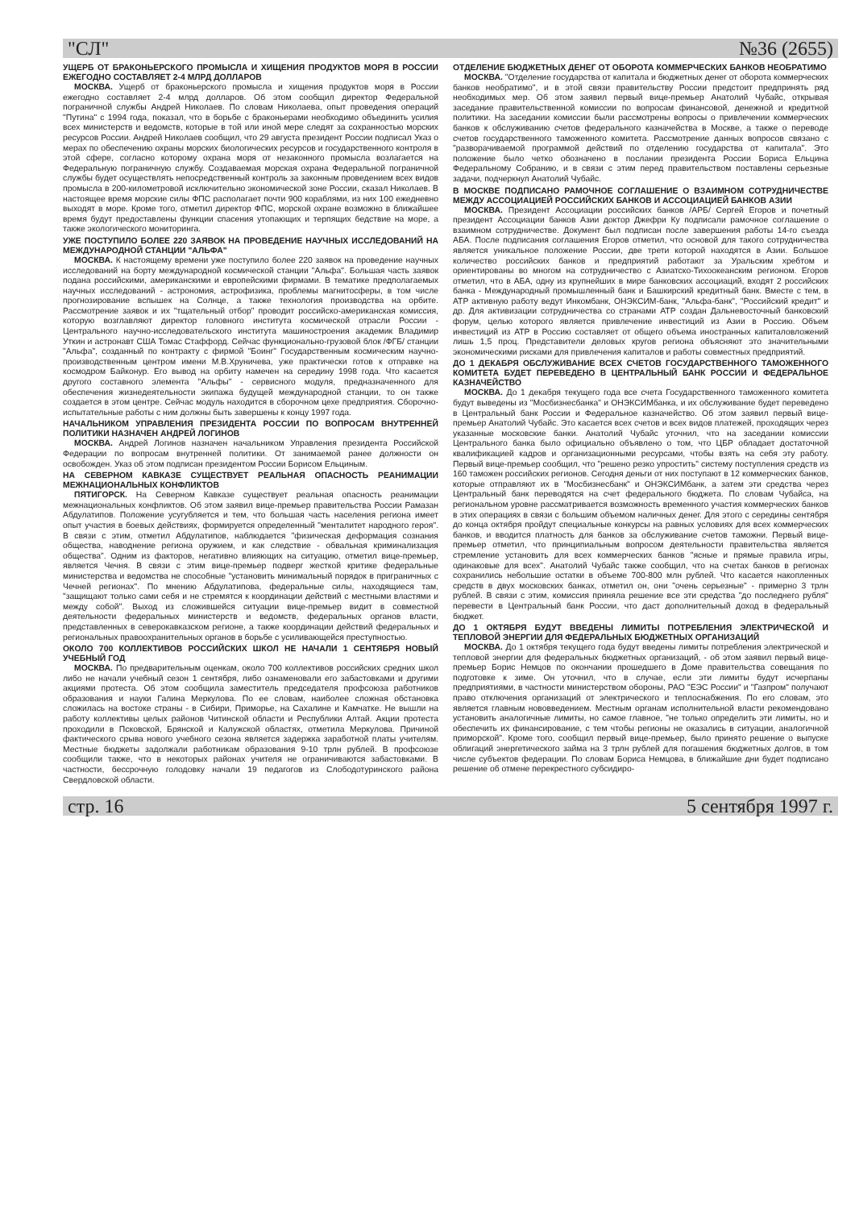"СЛ" №36 (2655)
УЩЕРБ ОТ БРАКОНЬЕРСКОГО ПРОМЫСЛА И ХИЩЕНИЯ ПРОДУКТОВ МОРЯ В РОССИИ ЕЖЕГОДНО СОСТАВЛЯЕТ 2-4 МЛРД ДОЛЛАРОВ
МОСКВА. Ущерб от браконьерского промысла и хищения продуктов моря в России ежегодно составляет 2-4 млрд долларов. Об этом сообщил директор Федеральной пограничной службы Андрей Николаев. По словам Николаева, опыт проведения операций "Путина" с 1994 года, показал, что в борьбе с браконьерами необходимо объединить усилия всех министерств и ведомств, которые в той или иной мере следят за сохранностью морских ресурсов России. Андрей Николаев сообщил, что 29 августа президент России подписал Указ о мерах по обеспечению охраны морских биологических ресурсов и государственного контроля в этой сфере, согласно которому охрана моря от незаконного промысла возлагается на Федеральную пограничную службу. Создаваемая морская охрана Федеральной пограничной службы будет осуществлять непосредственный контроль за законным проведением всех видов промысла в 200-километровой исключительно экономической зоне России, сказал Николаев. В настоящее время морские силы ФПС располагает почти 900 кораблями, из них 100 ежедневно выходят в море. Кроме того, отметил директор ФПС, морской охране возможно в ближайшее время будут предоставлены функции спасения утопающих и терпящих бедствие на море, а также экологического мониторинга.
УЖЕ ПОСТУПИЛО БОЛЕЕ 220 ЗАЯВОК НА ПРОВЕДЕНИЕ НАУЧНЫХ ИССЛЕДОВАНИЙ НА МЕЖДУНАРОДНОЙ СТАНЦИИ "АЛЬФА"
МОСКВА. К настоящему времени уже поступило более 220 заявок на проведение научных исследований на борту международной космической станции "Альфа". Большая часть заявок подана российскими, американскими и европейскими фирмами. В тематике предполагаемых научных исследований - астрономия, астрофизика, проблемы магнитосферы, в том числе прогнозирование вспышек на Солнце, а также технология производства на орбите. Рассмотрение заявок и их "тщательный отбор" проводит российско-американская комиссия, которую возглавляют директор головного института космической отрасли России - Центрального научно-исследовательского института машиностроения академик Владимир Уткин и астронавт США Томас Стаффорд. Сейчас функционально-грузовой блок /ФГБ/ станции "Альфа", созданный по контракту с фирмой "Боинг" Государственным космическим научно-производственным центром имени М.В.Хруничева, уже практически готов к отправке на космодром Байконур. Его вывод на орбиту намечен на середину 1998 года. Что касается другого составного элемента "Альфы" - сервисного модуля, предназначенного для обеспечения жизнедеятельности экипажа будущей международной станции, то он также создается в этом центре. Сейчас модуль находится в сборочном цехе предприятия. Сборочно-испытательные работы с ним должны быть завершены к концу 1997 года.
НАЧАЛЬНИКОМ УПРАВЛЕНИЯ ПРЕЗИДЕНТА РОССИИ ПО ВОПРОСАМ ВНУТРЕННЕЙ ПОЛИТИКИ НАЗНАЧЕН АНДРЕЙ ЛОГИНОВ
МОСКВА. Андрей Логинов назначен начальником Управления президента Российской Федерации по вопросам внутренней политики. От занимаемой ранее должности он освобожден. Указ об этом подписан президентом России Борисом Ельциным.
НА СЕВЕРНОМ КАВКАЗЕ СУЩЕСТВУЕТ РЕАЛЬНАЯ ОПАСНОСТЬ РЕАНИМАЦИИ МЕЖНАЦИОНАЛЬНЫХ КОНФЛИКТОВ
ПЯТИГОРСК. На Северном Кавказе существует реальная опасность реанимации межнациональных конфликтов. Об этом заявил вице-премьер правительства России Рамазан Абдулатипов. Положение усугубляется и тем, что большая часть населения региона имеет опыт участия в боевых действиях, формируется определенный "менталитет народного героя". В связи с этим, отметил Абдулатипов, наблюдается "физическая деформация сознания общества, наводнение региона оружием, и как следствие - обвальная криминализация общества". Одним из факторов, негативно влияющих на ситуацию, отметил вице-премьер, является Чечня. В связи с этим вице-премьер подверг жесткой критике федеральные министерства и ведомства не способные "установить минимальный порядок в приграничных с Чечней регионах". По мнению Абдулатипова, федеральные силы, находящиеся там, "защищают только сами себя и не стремятся к координации действий с местными властями и между собой". Выход из сложившейся ситуации вице-премьер видит в совместной деятельности федеральных министерств и ведомств, федеральных органов власти, представленных в северокавказском регионе, а также координации действий федеральных и региональных правоохранительных органов в борьбе с усиливающейся преступностью.
ОКОЛО 700 КОЛЛЕКТИВОВ РОССИЙСКИХ ШКОЛ НЕ НАЧАЛИ 1 СЕНТЯБРЯ НОВЫЙ УЧЕБНЫЙ ГОД
МОСКВА. По предварительным оценкам, около 700 коллективов российских средних школ либо не начали учебный сезон 1 сентября, либо ознаменовали его забастовками и другими акциями протеста. Об этом сообщила заместитель председателя профсоюза работников образования и науки Галина Меркулова. По ее словам, наиболее сложная обстановка сложилась на востоке страны - в Сибири, Приморье, на Сахалине и Камчатке. Не вышли на работу коллективы целых районов Читинской области и Республики Алтай. Акции протеста проходили в Псковской, Брянской и Калужской областях, отметила Меркулова. Причиной фактического срыва нового учебного сезона является задержка заработной платы учителям. Местные бюджеты задолжали работникам образования 9-10 трлн рублей. В профсоюзе сообщили также, что в некоторых районах учителя не ограничиваются забастовками. В частности, бессрочную голодовку начали 19 педагогов из Слободотуринского района Свердловской области.
ОТДЕЛЕНИЕ БЮДЖЕТНЫХ ДЕНЕГ ОТ ОБОРОТА КОММЕРЧЕСКИХ БАНКОВ НЕОБРАТИМО
МОСКВА. "Отделение государства от капитала и бюджетных денег от оборота коммерческих банков необратимо", и в этой связи правительству России предстоит предпринять ряд необходимых мер. Об этом заявил первый вице-премьер Анатолий Чубайс, открывая заседание правительственной комиссии по вопросам финансовой, денежной и кредитной политики. На заседании комиссии были рассмотрены вопросы о привлечении коммерческих банков к обслуживанию счетов федерального казначейства в Москве, а также о переводе счетов государственного таможенного комитета. Рассмотрение данных вопросов связано с "разворачиваемой программой действий по отделению государства от капитала". Это положение было четко обозначено в послании президента России Бориса Ельцина Федеральному Собранию, и в связи с этим перед правительством поставлены серьезные задачи, подчеркнул Анатолий Чубайс.
В МОСКВЕ ПОДПИСАНО РАМОЧНОЕ СОГЛАШЕНИЕ О ВЗАИМНОМ СОТРУДНИЧЕСТВЕ МЕЖДУ АССОЦИАЦИЕЙ РОССИЙСКИХ БАНКОВ И АССОЦИАЦИЕЙ БАНКОВ АЗИИ
МОСКВА. Президент Ассоциации российских банков /АРБ/ Сергей Егоров и почетный президент Ассоциации банков Азии доктор Джефри Ку подписали рамочное соглашение о взаимном сотрудничестве. Документ был подписан после завершения работы 14-го съезда АБА. После подписания соглашения Егоров отметил, что основой для такого сотрудничества является уникальное положение России, две трети которой находятся в Азии. Большое количество российских банков и предприятий работают за Уральским хребтом и ориентированы во многом на сотрудничество с Азиатско-Тихоокеанским регионом. Егоров отметил, что в АБА, одну из крупнейших в мире банковских ассоциаций, входят 2 российских банка - Международный промышленный банк и Башкирский кредитный банк. Вместе с тем, в АТР активную работу ведут Инкомбанк, ОНЭКСИМ-банк, "Альфа-банк", "Российский кредит" и др. Для активизации сотрудничества со странами АТР создан Дальневосточный банковский форум, целью которого является привлечение инвестиций из Азии в Россию. Объем инвестиций из АТР в Россию составляет от общего объема иностранных капиталовложений лишь 1,5 проц. Представители деловых кругов региона объясняют это значительными экономическими рисками для привлечения капиталов и работы совместных предприятий.
ДО 1 ДЕКАБРЯ ОБСЛУЖИВАНИЕ ВСЕХ СЧЕТОВ ГОСУДАРСТВЕННОГО ТАМОЖЕННОГО КОМИТЕТА БУДЕТ ПЕРЕВЕДЕНО В ЦЕНТРАЛЬНЫЙ БАНК РОССИИ И ФЕДЕРАЛЬНОЕ КАЗНАЧЕЙСТВО
МОСКВА. До 1 декабря текущего года все счета Государственного таможенного комитета будут выведены из "Мосбизнесбанка" и ОНЭКСИМбанка, и их обслуживание будет переведено в Центральный банк России и Федеральное казначейство. Об этом заявил первый вице-премьер Анатолий Чубайс. Это касается всех счетов и всех видов платежей, проходящих через указанные московские банки. Анатолий Чубайс уточнил, что на заседании комиссии Центрального банка было официально объявлено о том, что ЦБР обладает достаточной квалификацией кадров и организационными ресурсами, чтобы взять на себя эту работу. Первый вице-премьер сообщил, что "решено резко упростить" систему поступления средств из 160 таможен российских регионов. Сегодня деньги от них поступают в 12 коммерческих банков, которые отправляют их в "Мосбизнесбанк" и ОНЭКСИМбанк, а затем эти средства через Центральный банк переводятся на счет федерального бюджета. По словам Чубайса, на региональном уровне рассматривается возможность временного участия коммерческих банков в этих операциях в связи с большим объемом наличных денег. Для этого с середины сентября до конца октября пройдут специальные конкурсы на равных условиях для всех коммерческих банков, и вводится платность для банков за обслуживание счетов таможни. Первый вице-премьер отметил, что принципиальным вопросом деятельности правительства является стремление установить для всех коммерческих банков "ясные и прямые правила игры, одинаковые для всех". Анатолий Чубайс также сообщил, что на счетах банков в регионах сохранились небольшие остатки в объеме 700-800 млн рублей. Что касается накопленных средств в двух московских банках, отметил он, они "очень серьезные" - примерно 3 трлн рублей. В связи с этим, комиссия приняла решение все эти средства "до последнего рубля" перевести в Центральный банк России, что даст дополнительный доход в федеральный бюджет.
ДО 1 ОКТЯБРЯ БУДУТ ВВЕДЕНЫ ЛИМИТЫ ПОТРЕБЛЕНИЯ ЭЛЕКТРИЧЕСКОЙ И ТЕПЛОВОЙ ЭНЕРГИИ ДЛЯ ФЕДЕРАЛЬНЫХ БЮДЖЕТНЫХ ОРГАНИЗАЦИЙ
МОСКВА. До 1 октября текущего года будут введены лимиты потребления электрической и тепловой энергии для федеральных бюджетных организаций, - об этом заявил первый вице-премьер Борис Немцов по окончании прошедшего в Доме правительства совещания по подготовке к зиме. Он уточнил, что в случае, если эти лимиты будут исчерпаны предприятиями, в частности министерством обороны, РАО "ЕЭС России" и "Газпром" получают право отключения организаций от электрического и теплоснабжения. По его словам, это является главным нововведением. Местным органам исполнительной власти рекомендовано установить аналогичные лимиты, но самое главное, "не только определить эти лимиты, но и обеспечить их финансирование, с тем чтобы регионы не оказались в ситуации, аналогичной приморской". Кроме того, сообщил первый вице-премьер, было принято решение о выпуске облигаций энергетического займа на 3 трлн рублей для погашения бюджетных долгов, в том числе субъектов федерации. По словам Бориса Немцова, в ближайшие дни будет подписано решение об отмене перекрестного субсидиро-
стр. 16 5 сентября 1997 г.